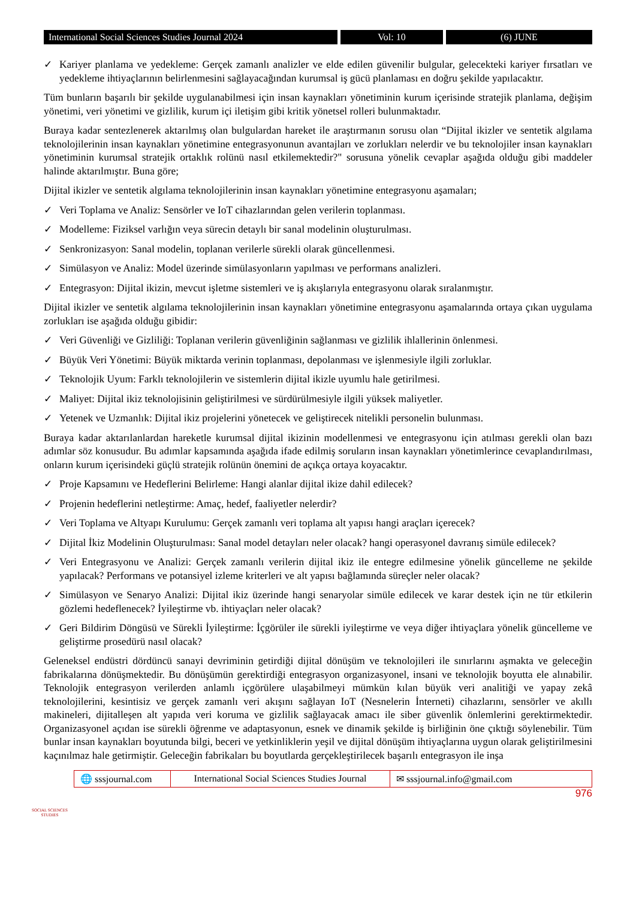International Social Sciences Studies Journal 2024
Vol: 10 (6) JUNE
✓ Kariyer planlama ve yedekleme: Gerçek zamanlı analizler ve elde edilen güvenilir bulgular, gelecekteki kariyer fırsatları ve yedekleme ihtiyaçlarının belirlenmesini sağlayacağından kurumsal iş gücü planlaması en doğru şekilde yapılacaktır.
Tüm bunların başarılı bir şekilde uygulanabilmesi için insan kaynakları yönetiminin kurum içerisinde stratejik planlama, değişim yönetimi, veri yönetimi ve gizlilik, kurum içi iletişim gibi kritik yönetsel rolleri bulunmaktadır.
Buraya kadar sentezlenerek aktarılmış olan bulgulardan hareket ile araştırmanın sorusu olan “Dijital ikizler ve sentetik algılama teknolojilerinin insan kaynakları yönetimine entegrasyonunun avantajları ve zorlukları nelerdir ve bu teknolojiler insan kaynakları yönetiminin kurumsal stratejik ortaklık rolünü nasıl etkilemektedir?" sorusuna yönelik cevaplar aşağıda olduğu gibi maddeler halinde aktarılmıştır. Buna göre;
Dijital ikizler ve sentetik algılama teknolojilerinin insan kaynakları yönetimine entegrasyonu aşamaları;
✓ Veri Toplama ve Analiz: Sensörler ve IoT cihazlarından gelen verilerin toplanması.
✓ Modelleme: Fiziksel varlığın veya sürecin detaylı bir sanal modelinin oluşturulması.
✓ Senkronizasyon: Sanal modelin, toplanan verilerle sürekli olarak güncellenmesi.
✓ Simülasyon ve Analiz: Model üzerinde simülasyonların yapılması ve performans analizleri.
✓ Entegrasyon: Dijital ikizin, mevcut işletme sistemleri ve iş akışlarıyla entegrasyonu olarak sıralanmıştır.
Dijital ikizler ve sentetik algılama teknolojilerinin insan kaynakları yönetimine entegrasyonu aşamalarında ortaya çıkan uygulama zorlukları ise aşağıda olduğu gibidir:
✓ Veri Güvenliği ve Gizliliği: Toplanan verilerin güvenliğinin sağlanması ve gizlilik ihlallerinin önlenmesi.
✓ Büyük Veri Yönetimi: Büyük miktarda verinin toplanması, depolanması ve işlenmesiyle ilgili zorluklar.
✓ Teknolojik Uyum: Farklı teknolojilerin ve sistemlerin dijital ikizle uyumlu hale getirilmesi.
✓ Maliyet: Dijital ikiz teknolojisinin geliştirilmesi ve sürdürülmesiyle ilgili yüksek maliyetler.
✓ Yetenek ve Uzmanlık: Dijital ikiz projelerini yönetecek ve geliştirecek nitelikli personelin bulunması.
Buraya kadar aktarılanlardan hareketle kurumsal dijital ikizinin modellenmesi ve entegrasyonu için atılması gerekli olan bazı adımlar söz konusudur. Bu adımlar kapsamında aşağıda ifade edilmiş soruların insan kaynakları yönetimlerince cevaplandırılması, onların kurum içerisindeki güçlü stratejik rolünün önemini de açıkça ortaya koyacaktır.
✓ Proje Kapsamını ve Hedeflerini Belirleme: Hangi alanlar dijital ikize dahil edilecek?
✓ Projenin hedeflerini netleştirme: Amaç, hedef, faaliyetler nelerdir?
✓ Veri Toplama ve Altyapı Kurulumu: Gerçek zamanlı veri toplama alt yapısı hangi araçları içerecek?
✓ Dijital İkiz Modelinin Oluşturulması: Sanal model detayları neler olacak? hangi operasyonel davranış simüle edilecek?
✓ Veri Entegrasyonu ve Analizi: Gerçek zamanlı verilerin dijital ikiz ile entegre edilmesine yönelik güncelleme ne şekilde yapılacak? Performans ve potansiyel izleme kriterleri ve alt yapısı bağlamında süreçler neler olacak?
✓ Simülasyon ve Senaryo Analizi: Dijital ikiz üzerinde hangi senaryolar simüle edilecek ve karar destek için ne tür etkilerin gözlemi hedeflenecek? İyileştirme vb. ihtiyaçları neler olacak?
✓ Geri Bildirim Döngüsü ve Sürekli İyileştirme: İçgörüler ile sürekli iyileştirme ve veya diğer ihtiyaçlara yönelik güncelleme ve geliştirme prosedürü nasıl olacak?
Geleneksel endüstri dördüncü sanayi devriminin getirdiği dijital dönüşüm ve teknolojileri ile sınırlarını aşmakta ve geleceğin fabrikalarına dönüşmektedir. Bu dönüşümün gerektirdiği entegrasyon organizasyonel, insani ve teknolojik boyutta ele alınabilir. Teknolojik entegrasyon verilerden anlamlı içgörülere ulaşabilmeyi mümkün kılan büyük veri analitiği ve yapay zekâ teknolojilerini, kesintisiz ve gerçek zamanlı veri akışını sağlayan IoT (Nesnelerin İnterneti) cihazlarını, sensörler ve akıllı makineleri, dijitalleşen alt yapıda veri koruma ve gizlilik sağlayacak amacı ile siber güvenlik önlemlerini gerektirmektedir. Organizasyonel açıdan ise sürekli öğrenme ve adaptasyonun, esnek ve dinamik şekilde iş birliğinin öne çıktığı söylenebilir. Tüm bunlar insan kaynakları boyutunda bilgi, beceri ve yetkinliklerin yeşil ve dijital dönüşüm ihtiyaçlarına uygun olarak geliştirilmesini kaçınılmaz hale getirmiştir. Geleceğin fabrikaları bu boyutlarda gerçekleştirilecek başarılı entegrasyon ile inşa
SOCIAL SCIENCES STUDIES
🌐 sssjournal.com
International Social Sciences Studies Journal
✉ sssjournal.info@gmail.com
976